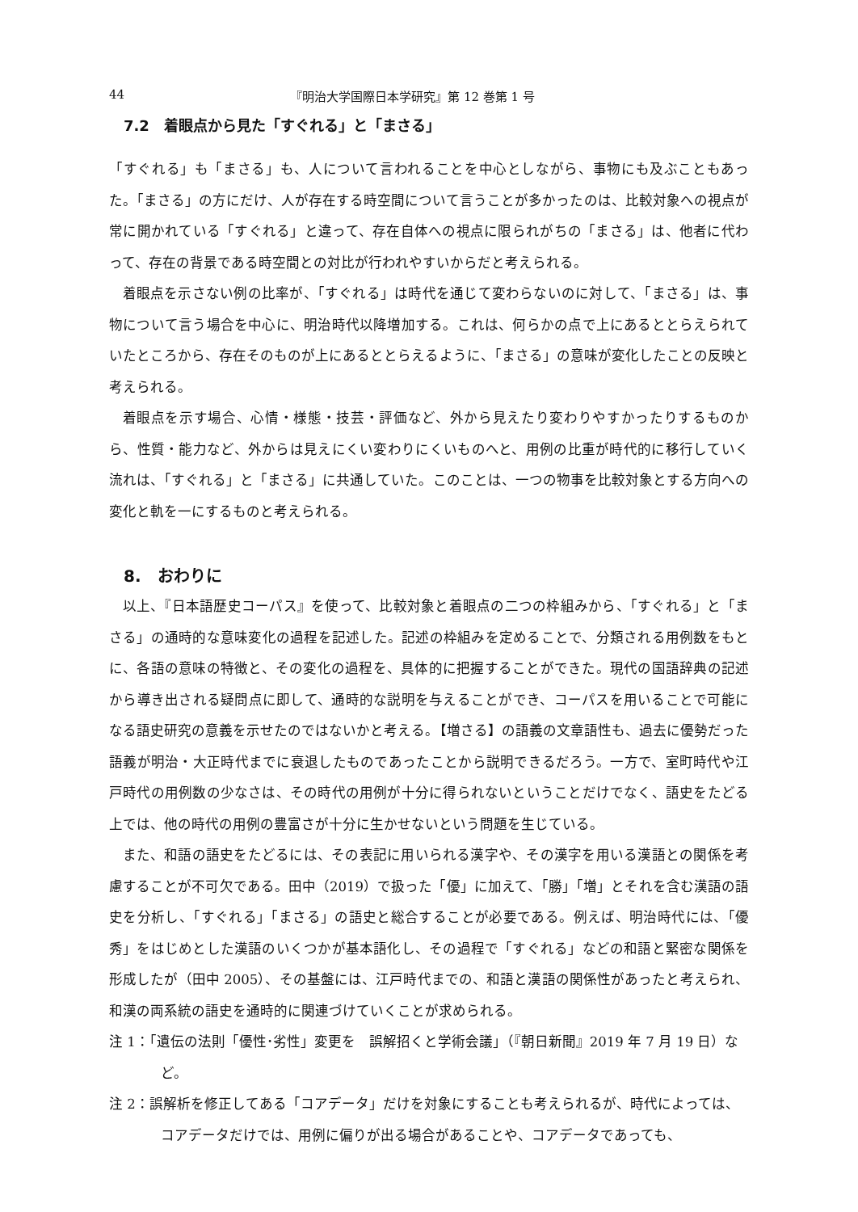44 『明治大学国際日本学研究』第 12 巻第 1 号
7.2　着眼点から見た「すぐれる」と「まさる」
「すぐれる」も「まさる」も、人について言われることを中心としながら、事物にも及ぶこともあった。「まさる」の方にだけ、人が存在する時空間について言うことが多かったのは、比較対象への視点が常に開かれている「すぐれる」と違って、存在自体への視点に限られがちの「まさる」は、他者に代わって、存在の背景である時空間との対比が行われやすいからだと考えられる。
着眼点を示さない例の比率が、「すぐれる」は時代を通じて変わらないのに対して、「まさる」は、事物について言う場合を中心に、明治時代以降増加する。これは、何らかの点で上にあるととらえられていたところから、存在そのものが上にあるととらえるように、「まさる」の意味が変化したことの反映と考えられる。
着眼点を示す場合、心情・様態・技芸・評価など、外から見えたり変わりやすかったりするものから、性質・能力など、外からは見えにくい変わりにくいものへと、用例の比重が時代的に移行していく流れは、「すぐれる」と「まさる」に共通していた。このことは、一つの物事を比較対象とする方向への変化と軌を一にするものと考えられる。
8.　おわりに
以上、『日本語歴史コーパス』を使って、比較対象と着眼点の二つの枠組みから、「すぐれる」と「まさる」の通時的な意味変化の過程を記述した。記述の枠組みを定めることで、分類される用例数をもとに、各語の意味の特徴と、その変化の過程を、具体的に把握することができた。現代の国語辞典の記述から導き出される疑問点に即して、通時的な説明を与えることができ、コーパスを用いることで可能になる語史研究の意義を示せたのではないかと考える。【増さる】の語義の文章語性も、過去に優勢だった語義が明治・大正時代までに衰退したものであったことから説明できるだろう。一方で、室町時代や江戸時代の用例数の少なさは、その時代の用例が十分に得られないということだけでなく、語史をたどる上では、他の時代の用例の豊富さが十分に生かせないという問題を生じている。
また、和語の語史をたどるには、その表記に用いられる漢字や、その漢字を用いる漢語との関係を考慮することが不可欠である。田中（2019）で扱った「優」に加えて、「勝」「増」とそれを含む漢語の語史を分析し、「すぐれる」「まさる」の語史と総合することが必要である。例えば、明治時代には、「優秀」をはじめとした漢語のいくつかが基本語化し、その過程で「すぐれる」などの和語と緊密な関係を形成したが（田中 2005）、その基盤には、江戸時代までの、和語と漢語の関係性があったと考えられ、和漢の両系統の語史を通時的に関連づけていくことが求められる。
注 1：「遺伝の法則「優性･劣性」変更を　誤解招くと学術会議」（『朝日新聞』2019 年 7 月 19 日）など。
注 2：誤解析を修正してある「コアデータ」だけを対象にすることも考えられるが、時代によっては、コアデータだけでは、用例に偏りが出る場合があることや、コアデータであっても、